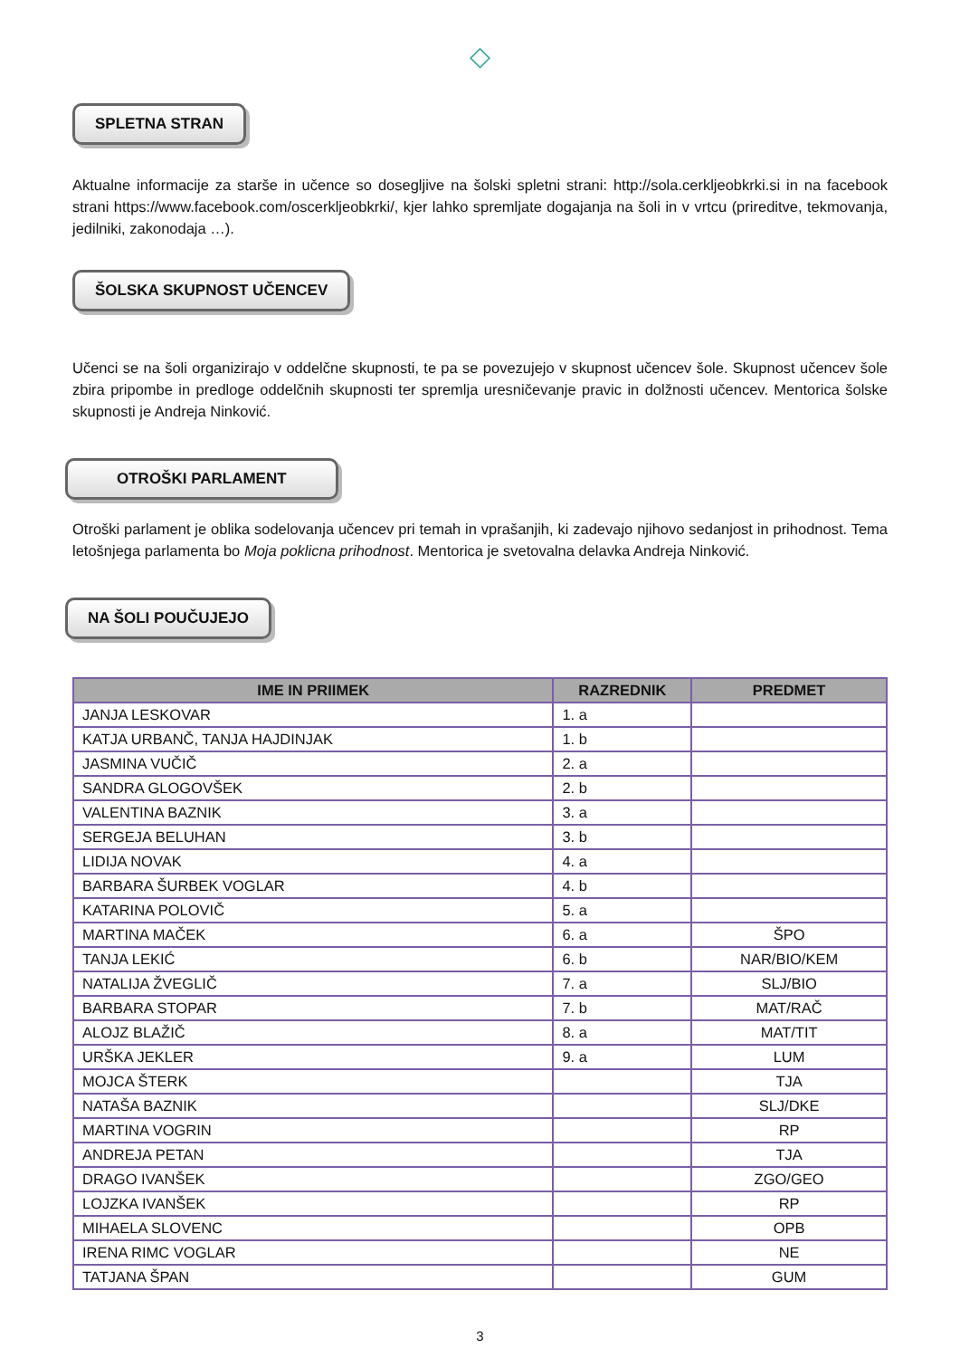◇
SPLETNA STRAN
Aktualne informacije za starše in učence so dosegljive na šolski spletni strani: http://sola.cerkljeobkrki.si in na facebook strani https://www.facebook.com/oscerkljeobkrki/, kjer lahko spremljate dogajanja na šoli in v vrtcu (prireditve, tekmovanja, jedilniki, zakonodaja …).
ŠOLSKA SKUPNOST UČENCEV
Učenci se na šoli organizirajo v oddelčne skupnosti, te pa se povezujejo v skupnost učencev šole. Skupnost učencev šole zbira pripombe in predloge oddelčnih skupnosti ter spremlja uresničevanje pravic in dolžnosti učencev. Mentorica šolske skupnosti je Andreja Ninković.
OTROŠKI PARLAMENT
Otroški parlament je oblika sodelovanja učencev pri temah in vprašanjih, ki zadevajo njihovo sedanjost in prihodnost. Tema letošnjega parlamenta bo Moja poklicna prihodnost. Mentorica je svetovalna delavka Andreja Ninković.
NA ŠOLI POUČUJEJO
| IME IN PRIIMEK | RAZREDNIK | PREDMET |
| --- | --- | --- |
| JANJA LESKOVAR | 1. a | |
| KATJA URBANČ, TANJA HAJDINJAK | 1. b | |
| JASMINA VUČIČ | 2. a | |
| SANDRA GLOGOVŠEK | 2. b | |
| VALENTINA BAZNIK | 3. a | |
| SERGEJA BELUHAN | 3. b | |
| LIDIJA NOVAK | 4. a | |
| BARBARA ŠURBEK VOGLAR | 4. b | |
| KATARINA POLOVIČ | 5. a | |
| MARTINA MAČEK | 6. a | ŠPO |
| TANJA LEKIĆ | 6. b | NAR/BIO/KEM |
| NATALIJA ŽVEGLIČ | 7. a | SLJ/BIO |
| BARBARA STOPAR | 7. b | MAT/RAČ |
| ALOJZ BLAŽIČ | 8. a | MAT/TIT |
| URŠKA JEKLER | 9. a | LUM |
| MOJCA ŠTERK | | TJA |
| NATAŠA BAZNIK | | SLJ/DKE |
| MARTINA VOGRIN | | RP |
| ANDREJA PETAN | | TJA |
| DRAGO IVANŠEK | | ZGO/GEO |
| LOJZKA IVANŠEK | | RP |
| MIHAELA SLOVENC | | OPB |
| IRENA RIMC VOGLAR | | NE |
| TATJANA ŠPAN | | GUM |
3